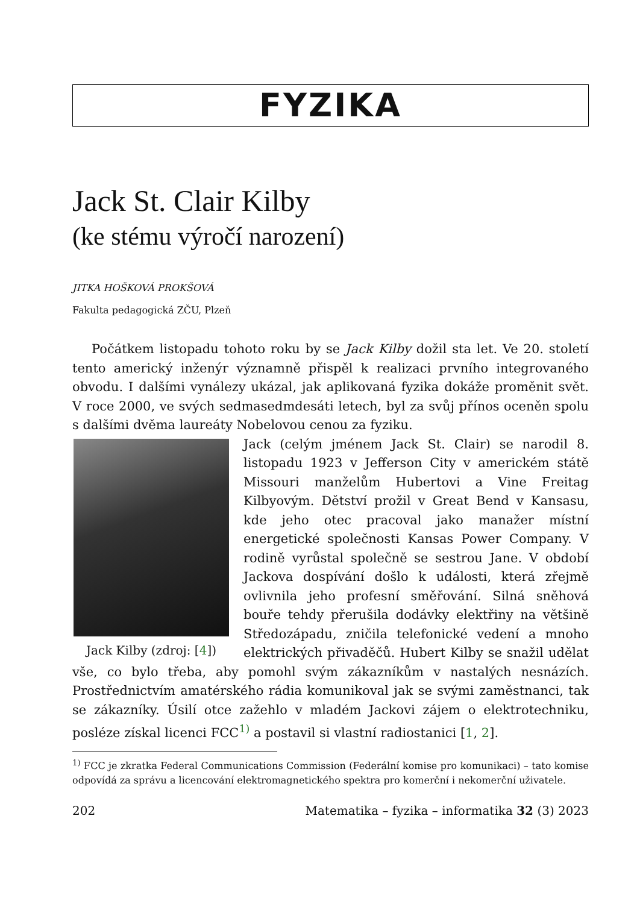FYZIKA
Jack St. Clair Kilby
(ke stému výročí narození)
JITKA HOŠKOVÁ PROKŠOVÁ
Fakulta pedagogická ZČU, Plzeň
Počátkem listopadu tohoto roku by se Jack Kilby dožil sta let. Ve 20. století tento americký inženýr významně přispěl k realizaci prvního integrovaného obvodu. I dalšími vynálezy ukázal, jak aplikovaná fyzika dokáže proměnit svět. V roce 2000, ve svých sedmasedmdesáti letech, byl za svůj přínos oceněn spolu s dalšími dvěma laureáty Nobelovou cenou za fyziku.
Jack Kilby (zdroj: [4])
Jack (celým jménem Jack St. Clair) se narodil 8. listopadu 1923 v Jefferson City v americkém státě Missouri manželům Hubertovi a Vine Freitag Kilbyovým. Dětství prožil v Great Bend v Kansasu, kde jeho otec pracoval jako manažer místní energetické společnosti Kansas Power Company. V rodině vyrůstal společně se sestrou Jane. V období Jackova dospívání došlo k události, která zřejmě ovlivnila jeho profesní směřování. Silná sněhová bouře tehdy přerušila dodávky elektřiny na většině Středozápadu, zničila telefonické vedení a mnoho elektrických přivaděčů. Hubert Kilby se snažil udělat vše, co bylo třeba, aby pomohl svým zákazníkům v nastalých nesnázích. Prostřednictvím amatérského rádia komunikoval jak se svými zaměstnanci, tak se zákazníky. Úsilí otce zažehlo v mladém Jackovi zájem o elektrotechniku, posléze získal licenci FCC<sup>1)</sup> a postavil si vlastní radiostanici [1, 2].
<sup>1)</sup> FCC je zkratka Federal Communications Commission (Federální komise pro komunikaci) – tato komise odpovídá za správu a licencování elektromagnetického spektra pro komerční i nekomerční uživatele.
202 Matematika – fyzika – informatika 32 (3) 2023